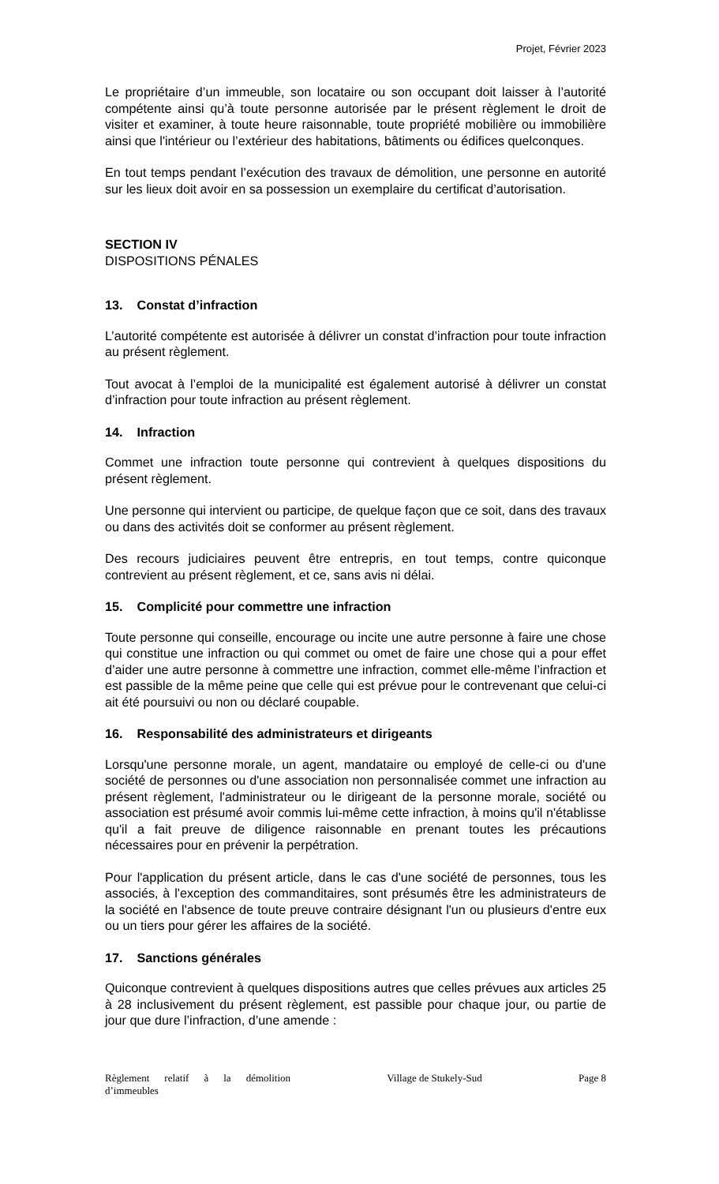Projet, Février 2023
Le propriétaire d’un immeuble, son locataire ou son occupant doit laisser à l’autorité compétente ainsi qu’à toute personne autorisée par le présent règlement le droit de visiter et examiner, à toute heure raisonnable, toute propriété mobilière ou immobilière ainsi que l'intérieur ou l’extérieur des habitations, bâtiments ou édifices quelconques.
En tout temps pendant l’exécution des travaux de démolition, une personne en autorité sur les lieux doit avoir en sa possession un exemplaire du certificat d’autorisation.
SECTION IV
DISPOSITIONS PÉNALES
13. Constat d’infraction
L’autorité compétente est autorisée à délivrer un constat d’infraction pour toute infraction au présent règlement.
Tout avocat à l’emploi de la municipalité est également autorisé à délivrer un constat d’infraction pour toute infraction au présent règlement.
14. Infraction
Commet une infraction toute personne qui contrevient à quelques dispositions du présent règlement.
Une personne qui intervient ou participe, de quelque façon que ce soit, dans des travaux ou dans des activités doit se conformer au présent règlement.
Des recours judiciaires peuvent être entrepris, en tout temps, contre quiconque contrevient au présent règlement, et ce, sans avis ni délai.
15. Complicité pour commettre une infraction
Toute personne qui conseille, encourage ou incite une autre personne à faire une chose qui constitue une infraction ou qui commet ou omet de faire une chose qui a pour effet d’aider une autre personne à commettre une infraction, commet elle-même l’infraction et est passible de la même peine que celle qui est prévue pour le contrevenant que celui-ci ait été poursuivi ou non ou déclaré coupable.
16. Responsabilité des administrateurs et dirigeants
Lorsqu'une personne morale, un agent, mandataire ou employé de celle-ci ou d'une société de personnes ou d'une association non personnalisée commet une infraction au présent règlement, l'administrateur ou le dirigeant de la personne morale, société ou association est présumé avoir commis lui-même cette infraction, à moins qu'il n'établisse qu'il a fait preuve de diligence raisonnable en prenant toutes les précautions nécessaires pour en prévenir la perpétration.
Pour l'application du présent article, dans le cas d'une société de personnes, tous les associés, à l'exception des commanditaires, sont présumés être les administrateurs de la société en l'absence de toute preuve contraire désignant l'un ou plusieurs d'entre eux ou un tiers pour gérer les affaires de la société.
17. Sanctions générales
Quiconque contrevient à quelques dispositions autres que celles prévues aux articles 25 à 28 inclusivement du présent règlement, est passible pour chaque jour, ou partie de jour que dure l’infraction, d’une amende :
Règlement relatif à la démolition d’immeubles
Village de Stukely-Sud Page 8